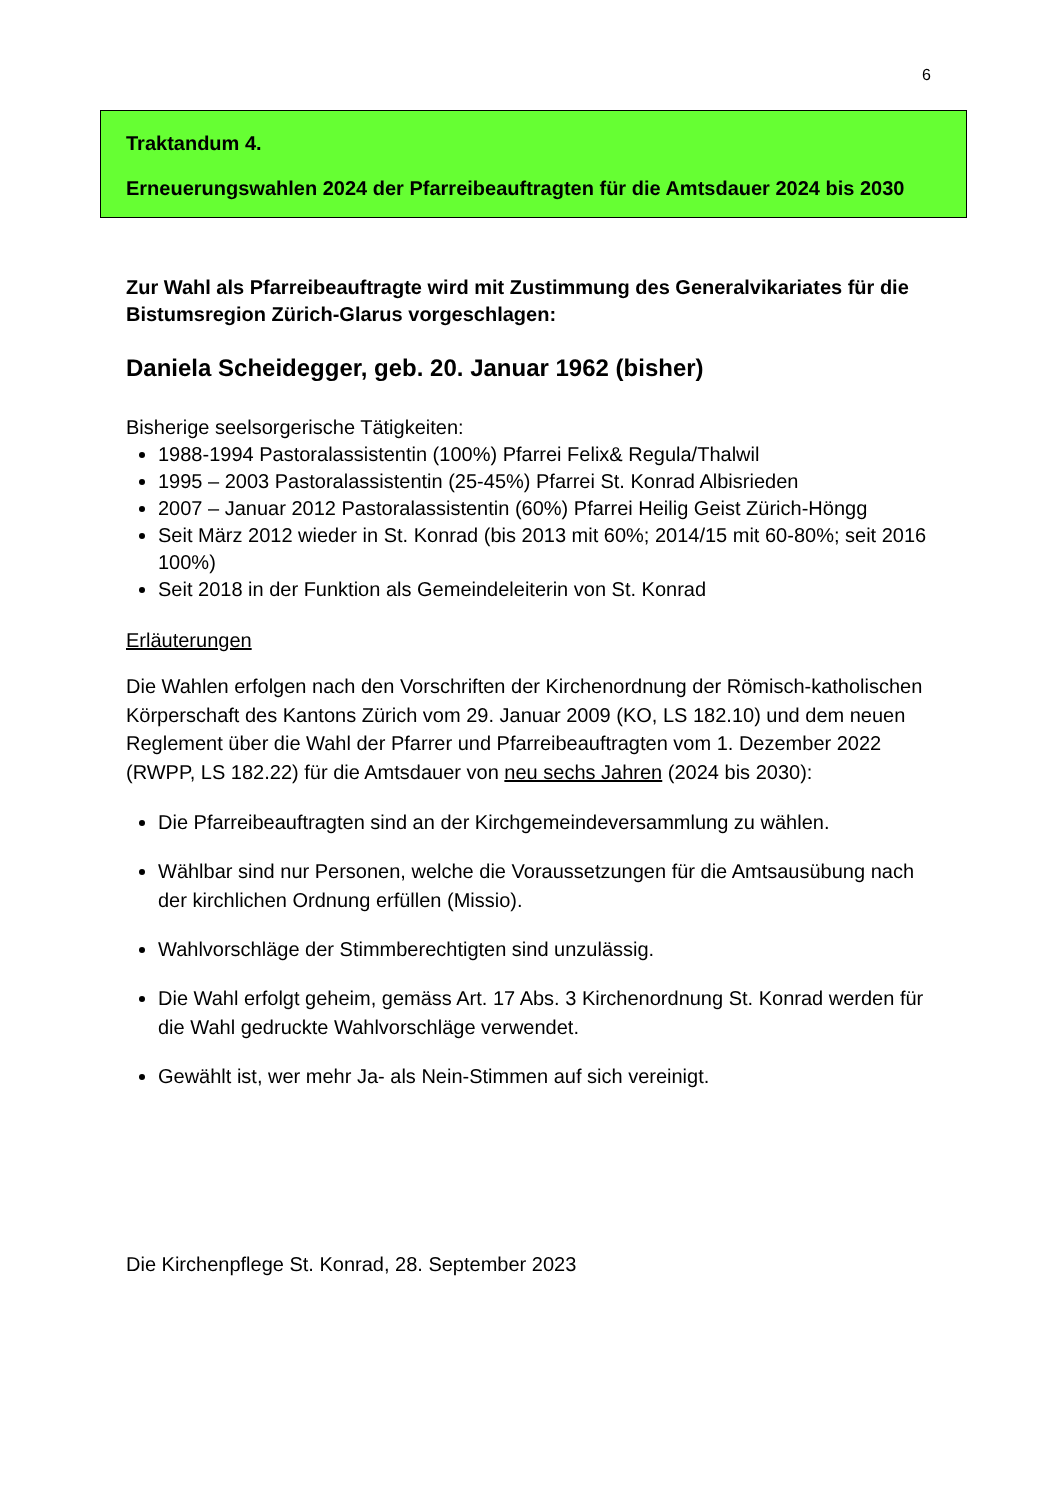6
Traktandum 4.
Erneuerungswahlen 2024 der Pfarreibeauftragten für die Amtsdauer 2024 bis 2030
Zur Wahl als Pfarreibeauftragte wird mit Zustimmung des Generalvikariates für die Bistumsregion Zürich-Glarus vorgeschlagen:
Daniela Scheidegger, geb. 20. Januar 1962 (bisher)
Bisherige seelsorgerische Tätigkeiten:
1988-1994 Pastoralassistentin (100%) Pfarrei Felix& Regula/Thalwil
1995 – 2003 Pastoralassistentin (25-45%) Pfarrei St. Konrad Albisrieden
2007 – Januar 2012 Pastoralassistentin (60%) Pfarrei Heilig Geist Zürich-Höngg
Seit März 2012 wieder in St. Konrad (bis 2013 mit 60%; 2014/15 mit 60-80%; seit 2016 100%)
Seit 2018 in der Funktion als Gemeindeleiterin von St. Konrad
Erläuterungen
Die Wahlen erfolgen nach den Vorschriften der Kirchenordnung der Römisch-katholischen Körperschaft des Kantons Zürich vom 29. Januar 2009 (KO, LS 182.10) und dem neuen Reglement über die Wahl der Pfarrer und Pfarreibeauftragten vom 1. Dezember 2022 (RWPP, LS 182.22) für die Amtsdauer von neu sechs Jahren (2024 bis 2030):
Die Pfarreibeauftragten sind an der Kirchgemeindeversammlung zu wählen.
Wählbar sind nur Personen, welche die Voraussetzungen für die Amtsausübung nach der kirchlichen Ordnung erfüllen (Missio).
Wahlvorschläge der Stimmberechtigten sind unzulässig.
Die Wahl erfolgt geheim, gemäss Art. 17 Abs. 3 Kirchenordnung St. Konrad werden für die Wahl gedruckte Wahlvorschläge verwendet.
Gewählt ist, wer mehr Ja- als Nein-Stimmen auf sich vereinigt.
Die Kirchenpflege St. Konrad, 28. September 2023